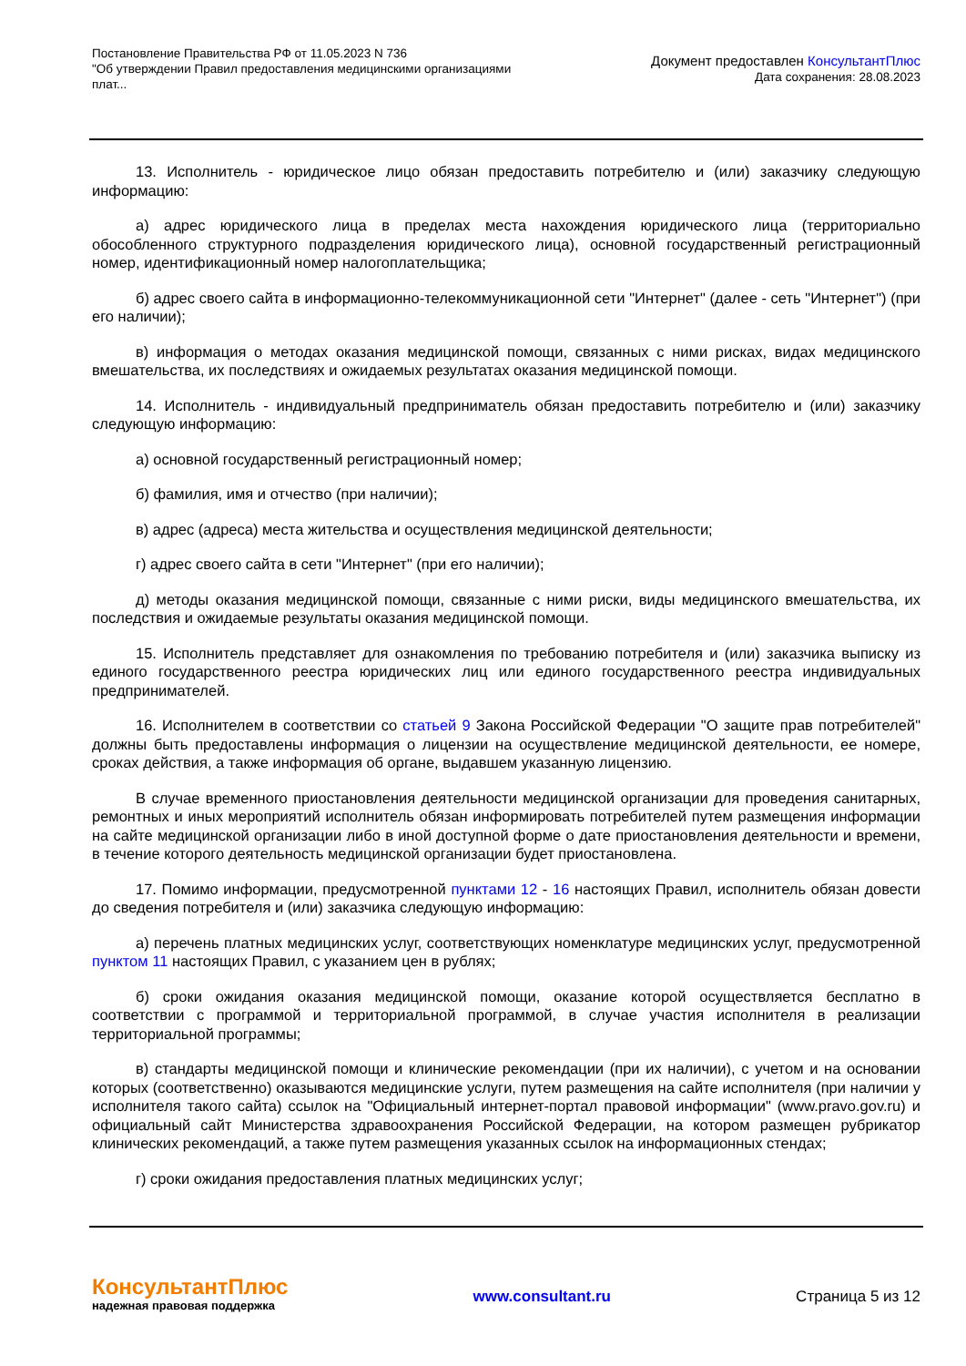Постановление Правительства РФ от 11.05.2023 N 736
"Об утверждении Правил предоставления медицинскими организациями плат...
Документ предоставлен КонсультантПлюс
Дата сохранения: 28.08.2023
13. Исполнитель - юридическое лицо обязан предоставить потребителю и (или) заказчику следующую информацию:
а) адрес юридического лица в пределах места нахождения юридического лица (территориально обособленного структурного подразделения юридического лица), основной государственный регистрационный номер, идентификационный номер налогоплательщика;
б) адрес своего сайта в информационно-телекоммуникационной сети "Интернет" (далее - сеть "Интернет") (при его наличии);
в) информация о методах оказания медицинской помощи, связанных с ними рисках, видах медицинского вмешательства, их последствиях и ожидаемых результатах оказания медицинской помощи.
14. Исполнитель - индивидуальный предприниматель обязан предоставить потребителю и (или) заказчику следующую информацию:
а) основной государственный регистрационный номер;
б) фамилия, имя и отчество (при наличии);
в) адрес (адреса) места жительства и осуществления медицинской деятельности;
г) адрес своего сайта в сети "Интернет" (при его наличии);
д) методы оказания медицинской помощи, связанные с ними риски, виды медицинского вмешательства, их последствия и ожидаемые результаты оказания медицинской помощи.
15. Исполнитель представляет для ознакомления по требованию потребителя и (или) заказчика выписку из единого государственного реестра юридических лиц или единого государственного реестра индивидуальных предпринимателей.
16. Исполнителем в соответствии со статьей 9 Закона Российской Федерации "О защите прав потребителей" должны быть предоставлены информация о лицензии на осуществление медицинской деятельности, ее номере, сроках действия, а также информация об органе, выдавшем указанную лицензию.
В случае временного приостановления деятельности медицинской организации для проведения санитарных, ремонтных и иных мероприятий исполнитель обязан информировать потребителей путем размещения информации на сайте медицинской организации либо в иной доступной форме о дате приостановления деятельности и времени, в течение которого деятельность медицинской организации будет приостановлена.
17. Помимо информации, предусмотренной пунктами 12 - 16 настоящих Правил, исполнитель обязан довести до сведения потребителя и (или) заказчика следующую информацию:
а) перечень платных медицинских услуг, соответствующих номенклатуре медицинских услуг, предусмотренной пунктом 11 настоящих Правил, с указанием цен в рублях;
б) сроки ожидания оказания медицинской помощи, оказание которой осуществляется бесплатно в соответствии с программой и территориальной программой, в случае участия исполнителя в реализации территориальной программы;
в) стандарты медицинской помощи и клинические рекомендации (при их наличии), с учетом и на основании которых (соответственно) оказываются медицинские услуги, путем размещения на сайте исполнителя (при наличии у исполнителя такого сайта) ссылок на "Официальный интернет-портал правовой информации" (www.pravo.gov.ru) и официальный сайт Министерства здравоохранения Российской Федерации, на котором размещен рубрикатор клинических рекомендаций, а также путем размещения указанных ссылок на информационных стендах;
г) сроки ожидания предоставления платных медицинских услуг;
КонсультантПлюс
надежная правовая поддержка
www.consultant.ru Страница 5 из 12